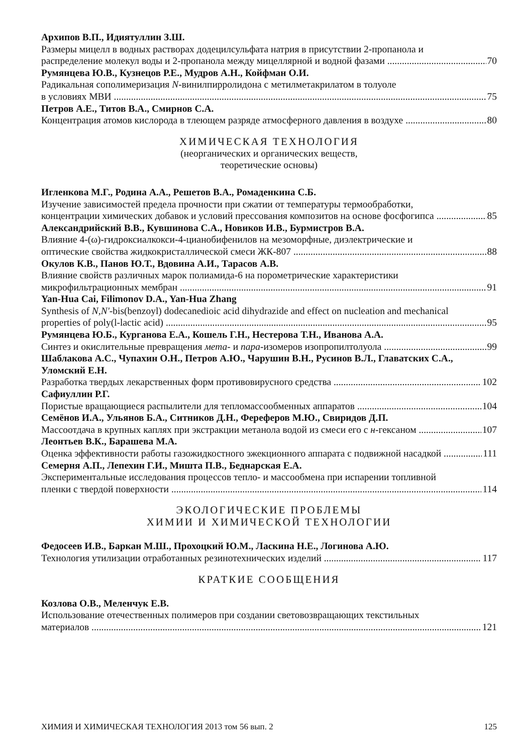Архипов В.П., Идиятуллин З.Ш.
Размеры мицелл в водных растворах додецилсульфата натрия в присутствии 2-пропанола и
распределение молекул воды и 2-пропанола между мицеллярной и водной фазами 70
Румянцева Ю.В., Кузнецов Р.Е., Мудров А.Н., Койфман О.И.
Радикальная сополимеризация N-винилпирролидона с метилметакрилатом в толуоле
в условиях МВИ 75
Петров А.Е., Титов В.А., Смирнов С.А.
Концентрация атомов кислорода в тлеющем разряде атмосферного давления в воздухе 80
ХИМИЧЕСКАЯ ТЕХНОЛОГИЯ
(неорганических и органических веществ,
теоретические основы)
Игленкова М.Г., Родина А.А., Решетов В.А., Ромаденкина С.Б.
Изучение зависимостей предела прочности при сжатии от температуры термообработки,
концентрации химических добавок и условий прессования композитов на основе фосфогипса 85
Александрийский В.В., Кувшинова С.А., Новиков И.В., Бурмистров В.А.
Влияние 4-(ω)-гидроксиалкокси-4-цианобифенилов на мезоморфные, диэлектрические и
оптические свойства жидкокристаллической смеси ЖК-807 88
Окулов К.В., Панов Ю.Т., Вдовина А.И., Тарасов А.В.
Влияние свойств различных марок полиамида-6 на порометрические характеристики
микрофильтрационных мембран 91
Yan-Hua Cai, Filimonov D.A., Yan-Hua Zhang
Synthesis of N,N'-bis(benzoyl) dodecanedioic acid dihydrazide and effect on nucleation and mechanical
properties of poly(l-lactic acid) 95
Румянцева Ю.Б., Курганова Е.А., Кошель Г.Н., Нестерова Т.Н., Иванова А.А.
Синтез и окислительные превращения мета- и пара-изомеров изопропилтолуола 99
Шаблакова А.С., Чупахин О.Н., Петров А.Ю., Чарушин В.Н., Русинов В.Л., Главатских С.А., Уломский Е.Н.
Разработка твердых лекарственных форм противовирусного средства 102
Сафиуллин Р.Г.
Пористые вращающиеся распылители для тепломассообменных аппаратов 104
Семёнов И.А., Ульянов Б.А., Ситников Д.Н., Фереферов М.Ю., Свиридов Д.П.
Массоотдача в крупных каплях при экстракции метанола водой из смеси его с н-гексаном 107
Леонтьев В.К., Барашева М.А.
Оценка эффективности работы газожидкостного эжекционного аппарата с подвижной насадкой 111
Семерня А.П., Лепехин Г.И., Мишта П.В., Беднарская Е.А.
Экспериментальные исследования процессов тепло- и массообмена при испарении топливной
пленки с твердой поверхности 114
ЭКОЛОГИЧЕСКИЕ ПРОБЛЕМЫ
ХИМИИ И ХИМИЧЕСКОЙ ТЕХНОЛОГИИ
Федосеев И.В., Баркан М.Ш., Прохоцкий Ю.М., Ласкина Н.Е., Логинова А.Ю.
Технология утилизации отработанных резинотехнических изделий 117
КРАТКИЕ СООБЩЕНИЯ
Козлова О.В., Меленчук Е.В.
Использование отечественных полимеров при создании световозвращающих текстильных
материалов 121
ХИМИЯ И ХИМИЧЕСКАЯ ТЕХНОЛОГИЯ 2013 том 56 вып. 2 125